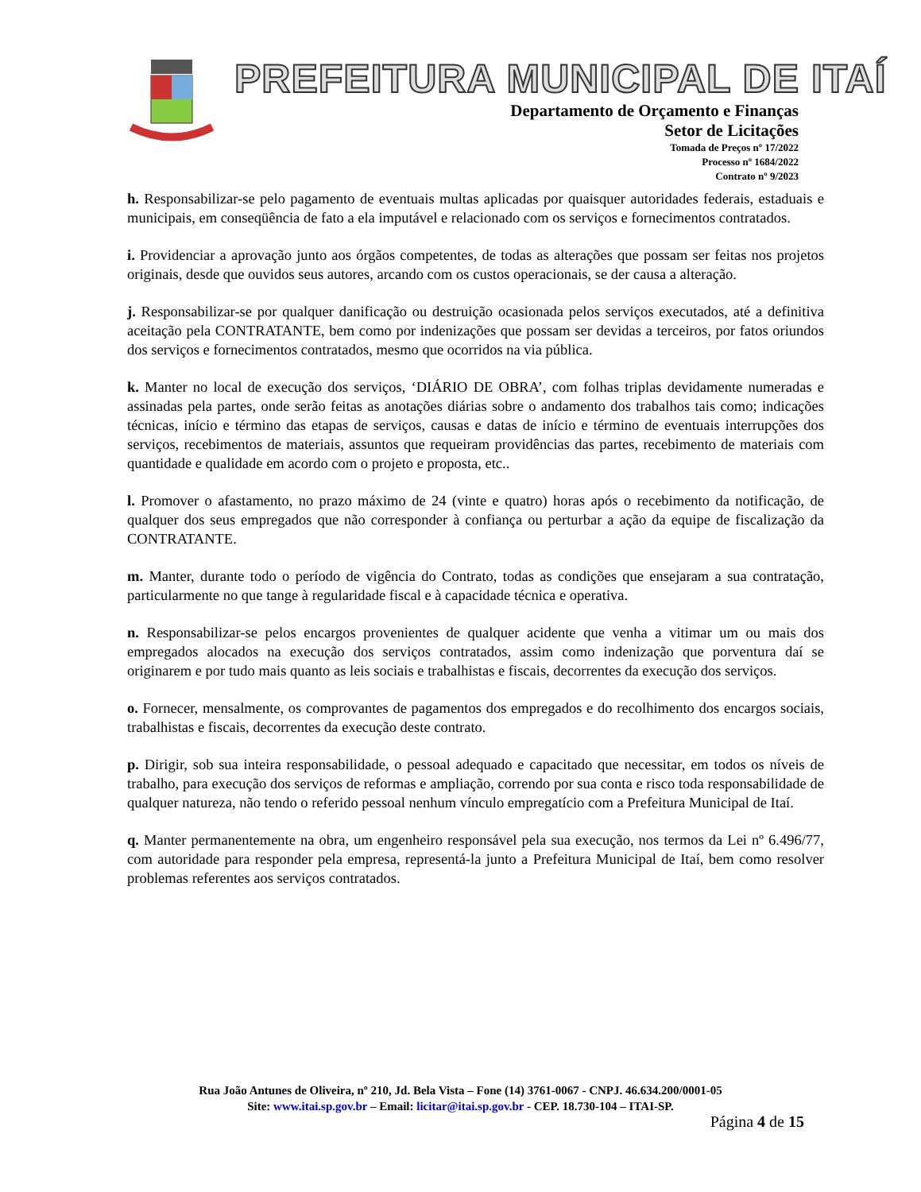PREFEITURA MUNICIPAL DE ITAÍ
Departamento de Orçamento e Finanças
Setor de Licitações
Tomada de Preços nº 17/2022
Processo nº 1684/2022
Contrato nº 9/2023
h. Responsabilizar-se pelo pagamento de eventuais multas aplicadas por quaisquer autoridades federais, estaduais e municipais, em conseqüência de fato a ela imputável e relacionado com os serviços e fornecimentos contratados.
i. Providenciar a aprovação junto aos órgãos competentes, de todas as alterações que possam ser feitas nos projetos originais, desde que ouvidos seus autores, arcando com os custos operacionais, se der causa a alteração.
j. Responsabilizar-se por qualquer danificação ou destruição ocasionada pelos serviços executados, até a definitiva aceitação pela CONTRATANTE, bem como por indenizações que possam ser devidas a terceiros, por fatos oriundos dos serviços e fornecimentos contratados, mesmo que ocorridos na via pública.
k. Manter no local de execução dos serviços, ‘DIÁRIO DE OBRA’, com folhas triplas devidamente numeradas e assinadas pela partes, onde serão feitas as anotações diárias sobre o andamento dos trabalhos tais como; indicações técnicas, início e término das etapas de serviços, causas e datas de início e término de eventuais interrupções dos serviços, recebimentos de materiais, assuntos que requeiram providências das partes, recebimento de materiais com quantidade e qualidade em acordo com o projeto e proposta, etc..
l. Promover o afastamento, no prazo máximo de 24 (vinte e quatro) horas após o recebimento da notificação, de qualquer dos seus empregados que não corresponder à confiança ou perturbar a ação da equipe de fiscalização da CONTRATANTE.
m. Manter, durante todo o período de vigência do Contrato, todas as condições que ensejaram a sua contratação, particularmente no que tange à regularidade fiscal e à capacidade técnica e operativa.
n. Responsabilizar-se pelos encargos provenientes de qualquer acidente que venha a vitimar um ou mais dos empregados alocados na execução dos serviços contratados, assim como indenização que porventura daí se originarem e por tudo mais quanto as leis sociais e trabalhistas e fiscais, decorrentes da execução dos serviços.
o. Fornecer, mensalmente, os comprovantes de pagamentos dos empregados e do recolhimento dos encargos sociais, trabalhistas e fiscais, decorrentes da execução deste contrato.
p. Dirigir, sob sua inteira responsabilidade, o pessoal adequado e capacitado que necessitar, em todos os níveis de trabalho, para execução dos serviços de reformas e ampliação, correndo por sua conta e risco toda responsabilidade de qualquer natureza, não tendo o referido pessoal nenhum vínculo empregatício com a Prefeitura Municipal de Itaí.
q. Manter permanentemente na obra, um engenheiro responsável pela sua execução, nos termos da Lei nº 6.496/77, com autoridade para responder pela empresa, representá-la junto a Prefeitura Municipal de Itaí, bem como resolver problemas referentes aos serviços contratados.
Rua João Antunes de Oliveira, nº 210, Jd. Bela Vista – Fone (14) 3761-0067 - CNPJ. 46.634.200/0001-05
Site: www.itai.sp.gov.br – Email: licitar@itai.sp.gov.br - CEP. 18.730-104 – ITAI-SP.
Página 4 de 15